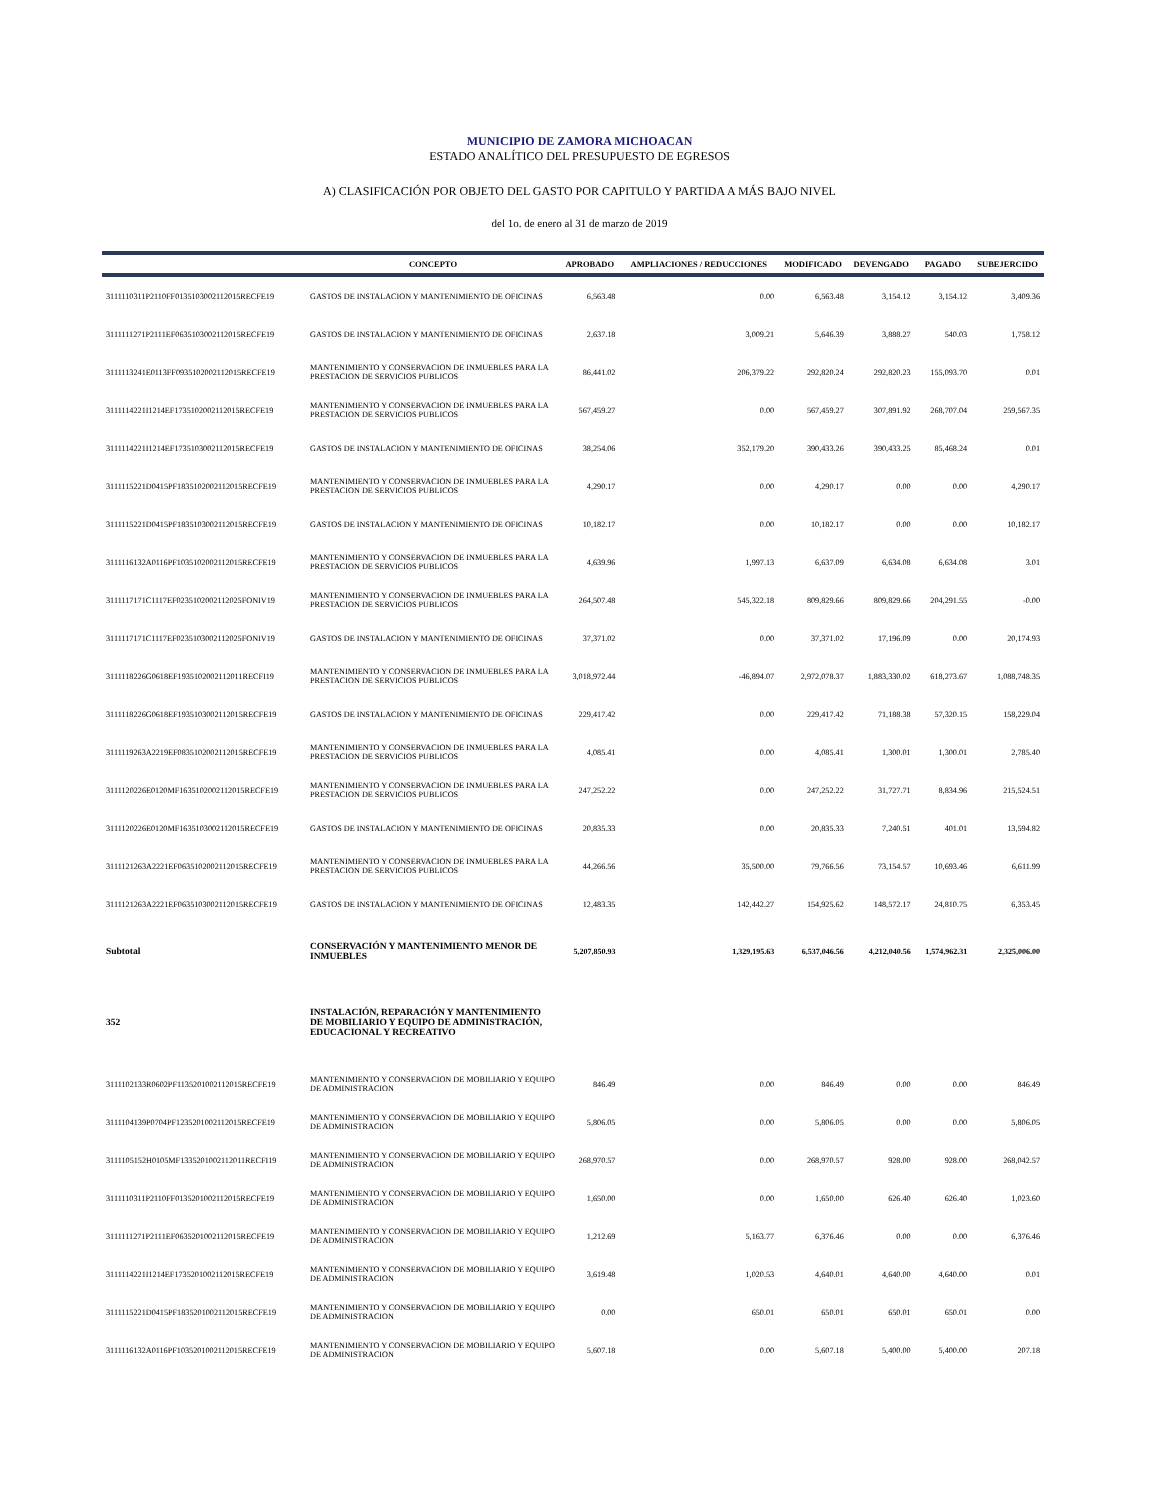MUNICIPIO DE ZAMORA MICHOACAN
ESTADO ANALÍTICO DEL PRESUPUESTO DE EGRESOS
A) CLASIFICACIÓN POR OBJETO DEL GASTO POR CAPITULO Y PARTIDA A MÁS BAJO NIVEL
del 1o. de enero al 31 de marzo de 2019
| | CONCEPTO | APROBADO | AMPLIACIONES / REDUCCIONES | MODIFICADO | DEVENGADO | PAGADO | SUBEJERCIDO |
| --- | --- | --- | --- | --- | --- | --- | --- |
| 3111110311P2110FF0135103002112015RECFE19 | GASTOS DE INSTALACION Y MANTENIMIENTO DE OFICINAS | 6,563.48 | 0.00 | 6,563.48 | 3,154.12 | 3,154.12 | 3,409.36 |
| 3111111271P2111EF0635103002112015RECFE19 | GASTOS DE INSTALACION Y MANTENIMIENTO DE OFICINAS | 2,637.18 | 3,009.21 | 5,646.39 | 3,888.27 | 540.03 | 1,758.12 |
| 3111113241E0113FF0935102002112015RECFE19 | MANTENIMIENTO Y CONSERVACION DE INMUEBLES PARA LA PRESTACION DE SERVICIOS PUBLICOS | 86,441.02 | 206,379.22 | 292,820.24 | 292,820.23 | 155,093.70 | 0.01 |
| 3111114221I1214EF1735102002112015RECFE19 | MANTENIMIENTO Y CONSERVACION DE INMUEBLES PARA LA PRESTACION DE SERVICIOS PUBLICOS | 567,459.27 | 0.00 | 567,459.27 | 307,891.92 | 268,707.04 | 259,567.35 |
| 3111114221I1214EF1735103002112015RECFE19 | GASTOS DE INSTALACION Y MANTENIMIENTO DE OFICINAS | 38,254.06 | 352,179.20 | 390,433.26 | 390,433.25 | 85,468.24 | 0.01 |
| 3111115221D0415PF1835102002112015RECFE19 | MANTENIMIENTO Y CONSERVACION DE INMUEBLES PARA LA PRESTACION DE SERVICIOS PUBLICOS | 4,290.17 | 0.00 | 4,290.17 | 0.00 | 0.00 | 4,290.17 |
| 3111115221D0415PF1835103002112015RECFE19 | GASTOS DE INSTALACION Y MANTENIMIENTO DE OFICINAS | 10,182.17 | 0.00 | 10,182.17 | 0.00 | 0.00 | 10,182.17 |
| 3111116132A0116PF1035102002112015RECFE19 | MANTENIMIENTO Y CONSERVACION DE INMUEBLES PARA LA PRESTACION DE SERVICIOS PUBLICOS | 4,639.96 | 1,997.13 | 6,637.09 | 6,634.08 | 6,634.08 | 3.01 |
| 3111117171C1117EF0235102002112025FONIV19 | MANTENIMIENTO Y CONSERVACION DE INMUEBLES PARA LA PRESTACION DE SERVICIOS PUBLICOS | 264,507.48 | 545,322.18 | 809,829.66 | 809,829.66 | 204,291.55 | -0.00 |
| 3111117171C1117EF0235103002112025FONIV19 | GASTOS DE INSTALACION Y MANTENIMIENTO DE OFICINAS | 37,371.02 | 0.00 | 37,371.02 | 17,196.09 | 0.00 | 20,174.93 |
| 3111118226G0618EF1935102002112011RECFI19 | MANTENIMIENTO Y CONSERVACION DE INMUEBLES PARA LA PRESTACION DE SERVICIOS PUBLICOS | 3,018,972.44 | -46,894.07 | 2,972,078.37 | 1,883,330.02 | 618,273.67 | 1,088,748.35 |
| 3111118226G0618EF1935103002112015RECFE19 | GASTOS DE INSTALACION Y MANTENIMIENTO DE OFICINAS | 229,417.42 | 0.00 | 229,417.42 | 71,188.38 | 57,320.15 | 158,229.04 |
| 3111119263A2219EF0835102002112015RECFE19 | MANTENIMIENTO Y CONSERVACION DE INMUEBLES PARA LA PRESTACION DE SERVICIOS PUBLICOS | 4,085.41 | 0.00 | 4,085.41 | 1,300.01 | 1,300.01 | 2,785.40 |
| 3111120226E0120MF1635102002112015RECFE19 | MANTENIMIENTO Y CONSERVACION DE INMUEBLES PARA LA PRESTACION DE SERVICIOS PUBLICOS | 247,252.22 | 0.00 | 247,252.22 | 31,727.71 | 8,834.96 | 215,524.51 |
| 3111120226E0120MF1635103002112015RECFE19 | GASTOS DE INSTALACION Y MANTENIMIENTO DE OFICINAS | 20,835.33 | 0.00 | 20,835.33 | 7,240.51 | 401.01 | 13,594.82 |
| 3111121263A2221EF0635102002112015RECFE19 | MANTENIMIENTO Y CONSERVACION DE INMUEBLES PARA LA PRESTACION DE SERVICIOS PUBLICOS | 44,266.56 | 35,500.00 | 79,766.56 | 73,154.57 | 10,693.46 | 6,611.99 |
| 3111121263A2221EF0635103002112015RECFE19 | GASTOS DE INSTALACION Y MANTENIMIENTO DE OFICINAS | 12,483.35 | 142,442.27 | 154,925.62 | 148,572.17 | 24,810.75 | 6,353.45 |
| Subtotal | CONSERVACIÓN Y MANTENIMIENTO MENOR DE INMUEBLES | 5,207,850.93 | 1,329,195.63 | 6,537,046.56 | 4,212,040.56 | 1,574,962.31 | 2,325,006.00 |
| 352 | INSTALACIÓN, REPARACIÓN Y MANTENIMIENTO DE MOBILIARIO Y EQUIPO DE ADMINISTRACIÓN, EDUCACIONAL Y RECREATIVO | | | | | | |
| 3111102133R0602PF1135201002112015RECFE19 | MANTENIMIENTO Y CONSERVACION DE MOBILIARIO Y EQUIPO DE ADMINISTRACION | 846.49 | 0.00 | 846.49 | 0.00 | 0.00 | 846.49 |
| 3111104139P0704PF1235201002112015RECFE19 | MANTENIMIENTO Y CONSERVACION DE MOBILIARIO Y EQUIPO DE ADMINISTRACION | 5,806.05 | 0.00 | 5,806.05 | 0.00 | 0.00 | 5,806.05 |
| 3111105152H0105MF1335201002112011RECFI19 | MANTENIMIENTO Y CONSERVACION DE MOBILIARIO Y EQUIPO DE ADMINISTRACION | 268,970.57 | 0.00 | 268,970.57 | 928.00 | 928.00 | 268,042.57 |
| 3111110311P2110FF0135201002112015RECFE19 | MANTENIMIENTO Y CONSERVACION DE MOBILIARIO Y EQUIPO DE ADMINISTRACION | 1,650.00 | 0.00 | 1,650.00 | 626.40 | 626.40 | 1,023.60 |
| 3111111271P2111EF0635201002112015RECFE19 | MANTENIMIENTO Y CONSERVACION DE MOBILIARIO Y EQUIPO DE ADMINISTRACION | 1,212.69 | 5,163.77 | 6,376.46 | 0.00 | 0.00 | 6,376.46 |
| 3111114221I1214EF1735201002112015RECFE19 | MANTENIMIENTO Y CONSERVACION DE MOBILIARIO Y EQUIPO DE ADMINISTRACION | 3,619.48 | 1,020.53 | 4,640.01 | 4,640.00 | 4,640.00 | 0.01 |
| 3111115221D0415PF1835201002112015RECFE19 | MANTENIMIENTO Y CONSERVACION DE MOBILIARIO Y EQUIPO DE ADMINISTRACION | 0.00 | 650.01 | 650.01 | 650.01 | 650.01 | 0.00 |
| 3111116132A0116PF1035201002112015RECFE19 | MANTENIMIENTO Y CONSERVACION DE MOBILIARIO Y EQUIPO DE ADMINISTRACION | 5,607.18 | 0.00 | 5,607.18 | 5,400.00 | 5,400.00 | 207.18 |